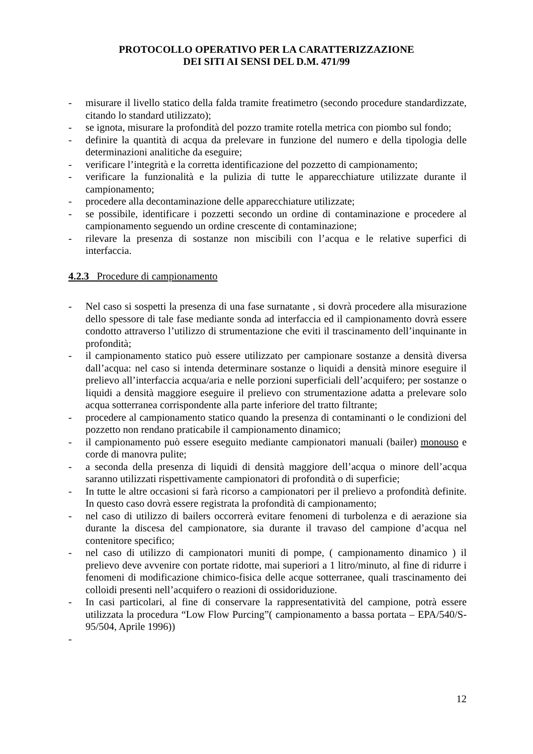PROTOCOLLO OPERATIVO PER LA CARATTERIZZAZIONE
DEI SITI AI SENSI DEL D.M. 471/99
- misurare il livello statico della falda tramite freatimetro (secondo procedure standardizzate, citando lo standard utilizzato);
- se ignota, misurare la profondità del pozzo tramite rotella metrica con piombo sul fondo;
- definire la quantità di acqua da prelevare in funzione del numero e della tipologia delle determinazioni analitiche da eseguire;
- verificare l’integrità e la corretta identificazione del pozzetto di campionamento;
- verificare la funzionalità e la pulizia di tutte le apparecchiature utilizzate durante il campionamento;
- procedere alla decontaminazione delle apparecchiature utilizzate;
- se possibile, identificare i pozzetti secondo un ordine di contaminazione e procedere al campionamento seguendo un ordine crescente di contaminazione;
- rilevare la presenza di sostanze non miscibili con l’acqua e le relative superfici di interfaccia.
4.2.3 Procedure di campionamento
- Nel caso si sospetti la presenza di una fase surnatante , si dovrà procedere alla misurazione dello spessore di tale fase mediante sonda ad interfaccia ed il campionamento dovrà essere condotto attraverso l’utilizzo di strumentazione che eviti il trascinamento dell’inquinante in profondità;
- il campionamento statico può essere utilizzato per campionare sostanze a densità diversa dall’acqua: nel caso si intenda determinare sostanze o liquidi a densità minore eseguire il prelievo all’interfaccia acqua/aria e nelle porzioni superficiali dell’acquifero; per sostanze o liquidi a densità maggiore eseguire il prelievo con strumentazione adatta a prelevare solo acqua sotterranea corrispondente alla parte inferiore del tratto filtrante;
- procedere al campionamento statico quando la presenza di contaminanti o le condizioni del pozzetto non rendano praticabile il campionamento dinamico;
- il campionamento può essere eseguito mediante campionatori manuali (bailer) monouso e corde di manovra pulite;
- a seconda della presenza di liquidi di densità maggiore dell’acqua o minore dell’acqua saranno utilizzati rispettivamente campionatori di profondità o di superficie;
- In tutte le altre occasioni si farà ricorso a campionatori per il prelievo a profondità definite. In questo caso dovrà essere registrata la profondità di campionamento;
- nel caso di utilizzo di bailers occorrerà evitare fenomeni di turbolenza e di aerazione sia durante la discesa del campionatore, sia durante il travaso del campione d’acqua nel contenitore specifico;
- nel caso di utilizzo di campionatori muniti di pompe, ( campionamento dinamico ) il prelievo deve avvenire con portate ridotte, mai superiori a 1 litro/minuto, al fine di ridurre i fenomeni di modificazione chimico-fisica delle acque sotterranee, quali trascinamento dei colloidi presenti nell’acquifero o reazioni di ossidoriduzione.
- In casi particolari, al fine di conservare la rappresentatività del campione, potrà essere utilizzata la procedura “Low Flow Purcing”( campionamento a bassa portata – EPA/540/S-95/504, Aprile 1996))
-
12